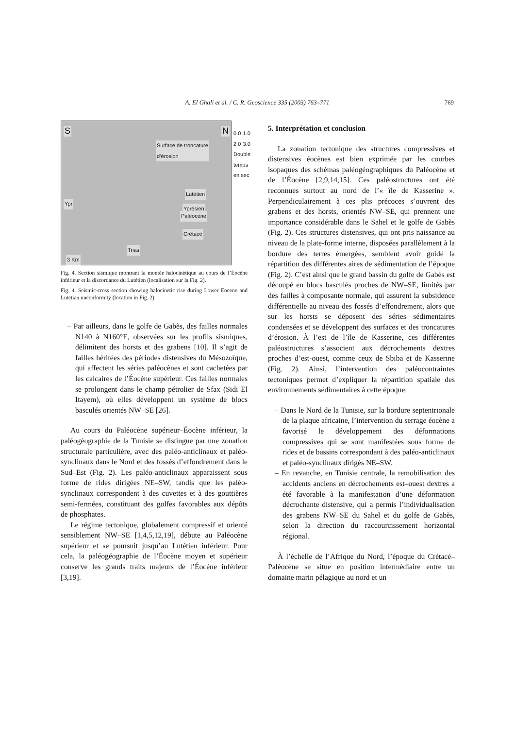A. El Ghali et al. / C. R. Geoscience 335 (2003) 763–771
769
S N
Surface de troncature
d’érosion
Lutétien
Ypr
Yprésien
Paléocène
Crétacé
Trias
3 Km
0.0 1.0 2.0 3.0 Double temps en sec
Fig. 4. Section sismique montrant la montée halocinétique au cours de l’Éocène inférieur et la discordance du Lutétien (localisation sur la Fig. 2).
Fig. 4. Seismic-cross section showing halocinetic rise during Lower Eocene and Lutetian unconformity (location in Fig. 2).
– Par ailleurs, dans le golfe de Gabès, des failles normales N140 à N160°E, observées sur les profils sismiques, délimitent des horsts et des grabens [10]. Il s’agit de failles héritées des périodes distensives du Mésozoïque, qui affectent les séries paléocènes et sont cachetées par les calcaires de l’Éocène supérieur. Ces failles normales se prolongent dans le champ pétrolier de Sfax (Sidi El Itayem), où elles développent un système de blocs basculés orientés NW–SE [26].
Au cours du Paléocène supérieur–Éocène inférieur, la paléogéographie de la Tunisie se distingue par une zonation structurale particulière, avec des paléo-anticlinaux et paléo-synclinaux dans le Nord et des fossés d’effondrement dans le Sud–Est (Fig. 2). Les paléo-anticlinaux apparaissent sous forme de rides dirigées NE–SW, tandis que les paléo-synclinaux correspondent à des cuvettes et à des gouttières semi-fermées, constituant des golfes favorables aux dépôts de phosphates.
Le régime tectonique, globalement compressif et orienté sensiblement NW–SE [1,4,5,12,19], débute au Paléocène supérieur et se poursuit jusqu’au Lutétien inférieur. Pour cela, la paléogéographie de l’Éocène moyen et supérieur conserve les grands traits majeurs de l’Éocène inférieur [3,19].
5. Interprétation et conclusion
La zonation tectonique des structures compressives et distensives éocènes est bien exprimée par les courbes isopaques des schémas paléogéographiques du Paléocène et de l’Éocène [2,9,14,15]. Ces paléostructures ont été reconnues surtout au nord de l’« île de Kasserine ». Perpendiculairement à ces plis précoces s’ouvrent des grabens et des horsts, orientés NW–SE, qui prennent une importance considérable dans le Sahel et le golfe de Gabès (Fig. 2). Ces structures distensives, qui ont pris naissance au niveau de la plate-forme interne, disposées parallèlement à la bordure des terres émergées, semblent avoir guidé la répartition des différentes aires de sédimentation de l’époque (Fig. 2). C’est ainsi que le grand bassin du golfe de Gabès est découpé en blocs basculés proches de NW–SE, limités par des failles à composante normale, qui assurent la subsidence différentielle au niveau des fossés d’effondrement, alors que sur les horsts se déposent des séries sédimentaires condensées et se développent des surfaces et des troncatures d’érosion. À l’est de l’île de Kasserine, ces différentes paléostructures s’associent aux décrochements dextres proches d’est-ouest, comme ceux de Sbiba et de Kasserine (Fig. 2). Ainsi, l’intervention des paléocontraintes tectoniques permet d’expliquer la répartition spatiale des environnements sédimentaires à cette époque.
– Dans le Nord de la Tunisie, sur la bordure septentrionale de la plaque africaine, l’intervention du serrage éocène a favorisé le développement des déformations compressives qui se sont manifestées sous forme de rides et de bassins correspondant à des paléo-anticlinaux et paléo-synclinaux dirigés NE–SW.
– En revanche, en Tunisie centrale, la remobilisation des accidents anciens en décrochements est–ouest dextres a été favorable à la manifestation d’une déformation décrochante distensive, qui a permis l’individualisation des grabens NW–SE du Sahel et du golfe de Gabès, selon la direction du raccourcissement horizontal régional.
À l’échelle de l’Afrique du Nord, l’époque du Crétacé–Paléocène se situe en position intermédiaire entre un domaine marin pélagique au nord et un